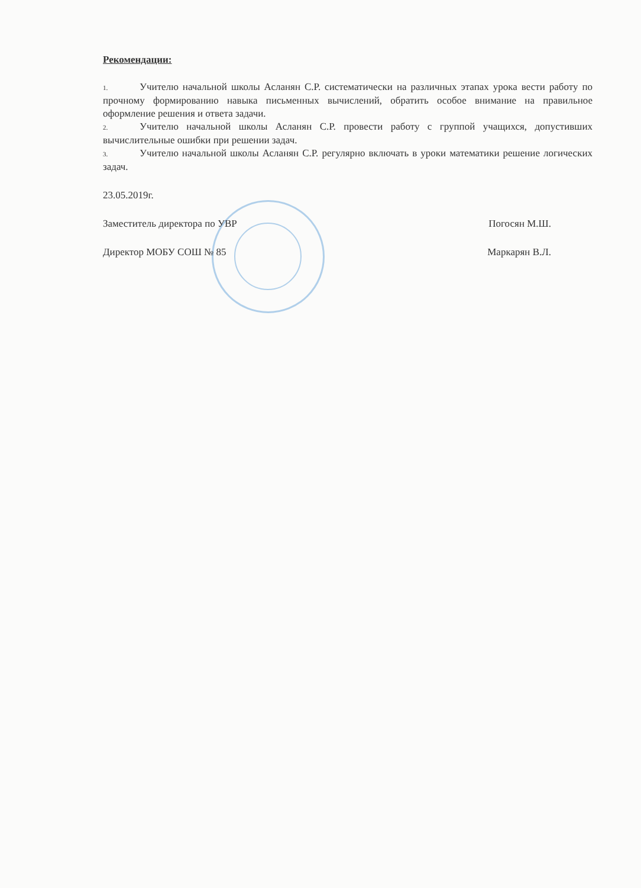Рекомендации:
1. Учителю начальной школы Асланян С.Р. систематически на различных этапах урока вести работу по прочному формированию навыка письменных вычислений, обратить особое внимание на правильное оформление решения и ответа задачи.
2. Учителю начальной школы Асланян С.Р. провести работу с группой учащихся, допустивших вычислительные ошибки при решении задач.
3. Учителю начальной школы Асланян С.Р. регулярно включать в уроки математики решение логических задач.
23.05.2019г.
Заместитель директора по УВР Погосян М.Ш.
Директор МОБУ СОШ № 85 Маркарян В.Л.